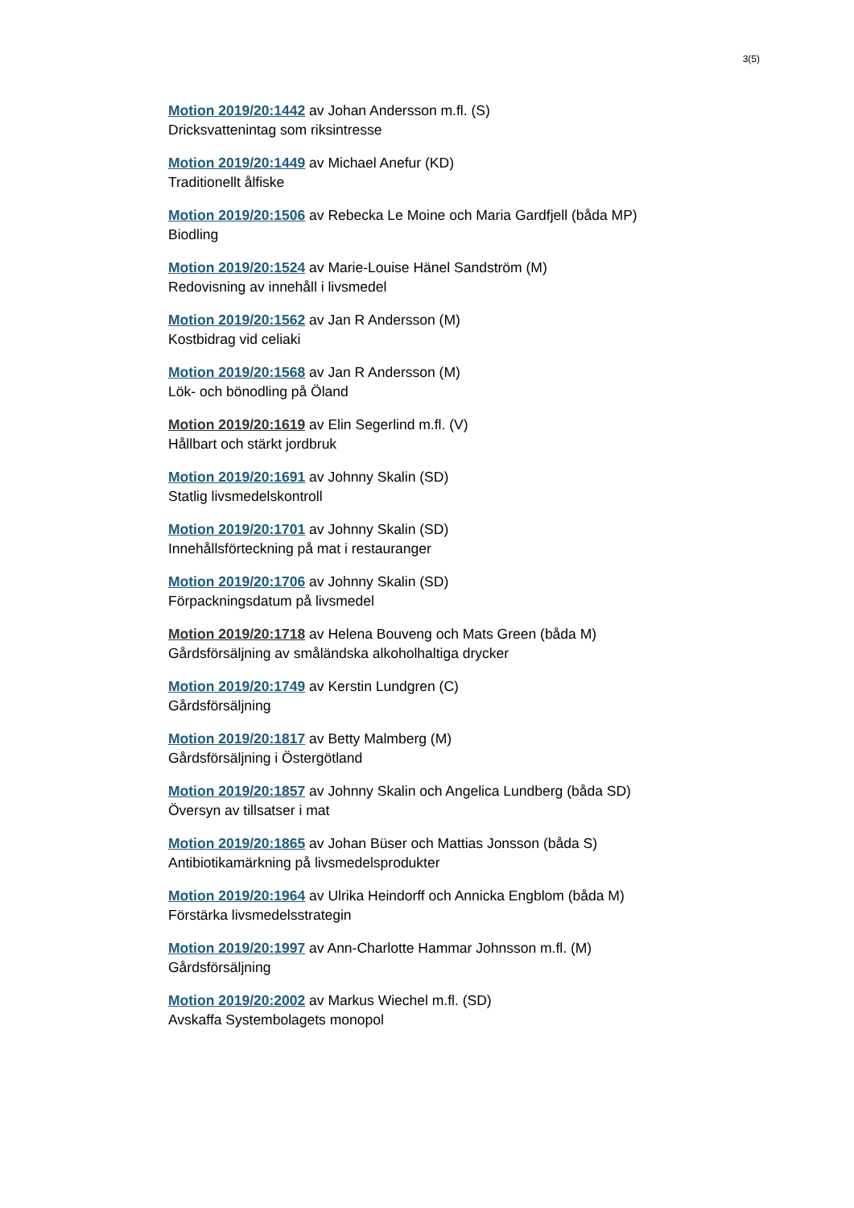3(5)
Motion 2019/20:1442 av Johan Andersson m.fl. (S)
Dricksvattenintag som riksintresse
Motion 2019/20:1449 av Michael Anefur (KD)
Traditionellt ålfiske
Motion 2019/20:1506 av Rebecka Le Moine och Maria Gardfjell (båda MP)
Biodling
Motion 2019/20:1524 av Marie-Louise Hänel Sandström (M)
Redovisning av innehåll i livsmedel
Motion 2019/20:1562 av Jan R Andersson (M)
Kostbidrag vid celiaki
Motion 2019/20:1568 av Jan R Andersson (M)
Lök- och bönodling på Öland
Motion 2019/20:1619 av Elin Segerlind m.fl. (V)
Hållbart och stärkt jordbruk
Motion 2019/20:1691 av Johnny Skalin (SD)
Statlig livsmedelskontroll
Motion 2019/20:1701 av Johnny Skalin (SD)
Innehållsförteckning på mat i restauranger
Motion 2019/20:1706 av Johnny Skalin (SD)
Förpackningsdatum på livsmedel
Motion 2019/20:1718 av Helena Bouveng och Mats Green (båda M)
Gårdsförsäljning av småländska alkoholhaltiga drycker
Motion 2019/20:1749 av Kerstin Lundgren (C)
Gårdsförsäljning
Motion 2019/20:1817 av Betty Malmberg (M)
Gårdsförsäljning i Östergötland
Motion 2019/20:1857 av Johnny Skalin och Angelica Lundberg (båda SD)
Översyn av tillsatser i mat
Motion 2019/20:1865 av Johan Büser och Mattias Jonsson (båda S)
Antibiotikamärkning på livsmedelsprodukter
Motion 2019/20:1964 av Ulrika Heindorff och Annicka Engblom (båda M)
Förstärka livsmedelsstrategin
Motion 2019/20:1997 av Ann-Charlotte Hammar Johnsson m.fl. (M)
Gårdsförsäljning
Motion 2019/20:2002 av Markus Wiechel m.fl. (SD)
Avskaffa Systembolagets monopol